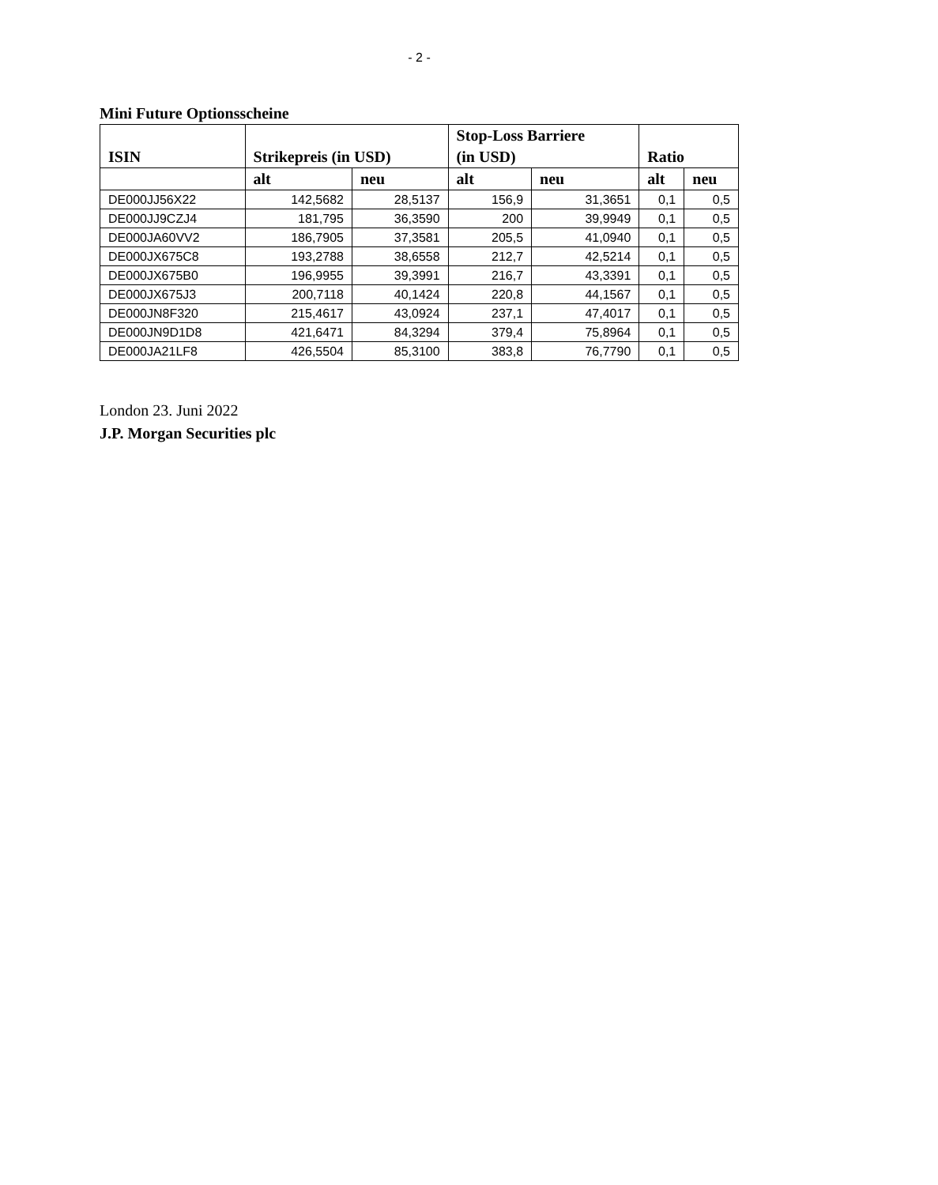- 2 -
Mini Future Optionsscheine
| ISIN | Strikepreis (in USD) | | Stop-Loss Barriere | | Ratio | |
| --- | --- | --- | --- | --- | --- | --- |
| | | | (in USD) | | | |
| | alt | neu | alt | neu | alt | neu |
| DE000JJ56X22 | 142,5682 | 28,5137 | 156,9 | 31,3651 | 0,1 | 0,5 |
| DE000JJ9CZJ4 | 181,795 | 36,3590 | 200 | 39,9949 | 0,1 | 0,5 |
| DE000JA60VV2 | 186,7905 | 37,3581 | 205,5 | 41,0940 | 0,1 | 0,5 |
| DE000JX675C8 | 193,2788 | 38,6558 | 212,7 | 42,5214 | 0,1 | 0,5 |
| DE000JX675B0 | 196,9955 | 39,3991 | 216,7 | 43,3391 | 0,1 | 0,5 |
| DE000JX675J3 | 200,7118 | 40,1424 | 220,8 | 44,1567 | 0,1 | 0,5 |
| DE000JN8F320 | 215,4617 | 43,0924 | 237,1 | 47,4017 | 0,1 | 0,5 |
| DE000JN9D1D8 | 421,6471 | 84,3294 | 379,4 | 75,8964 | 0,1 | 0,5 |
| DE000JA21LF8 | 426,5504 | 85,3100 | 383,8 | 76,7790 | 0,1 | 0,5 |
London 23. Juni 2022
J.P. Morgan Securities plc